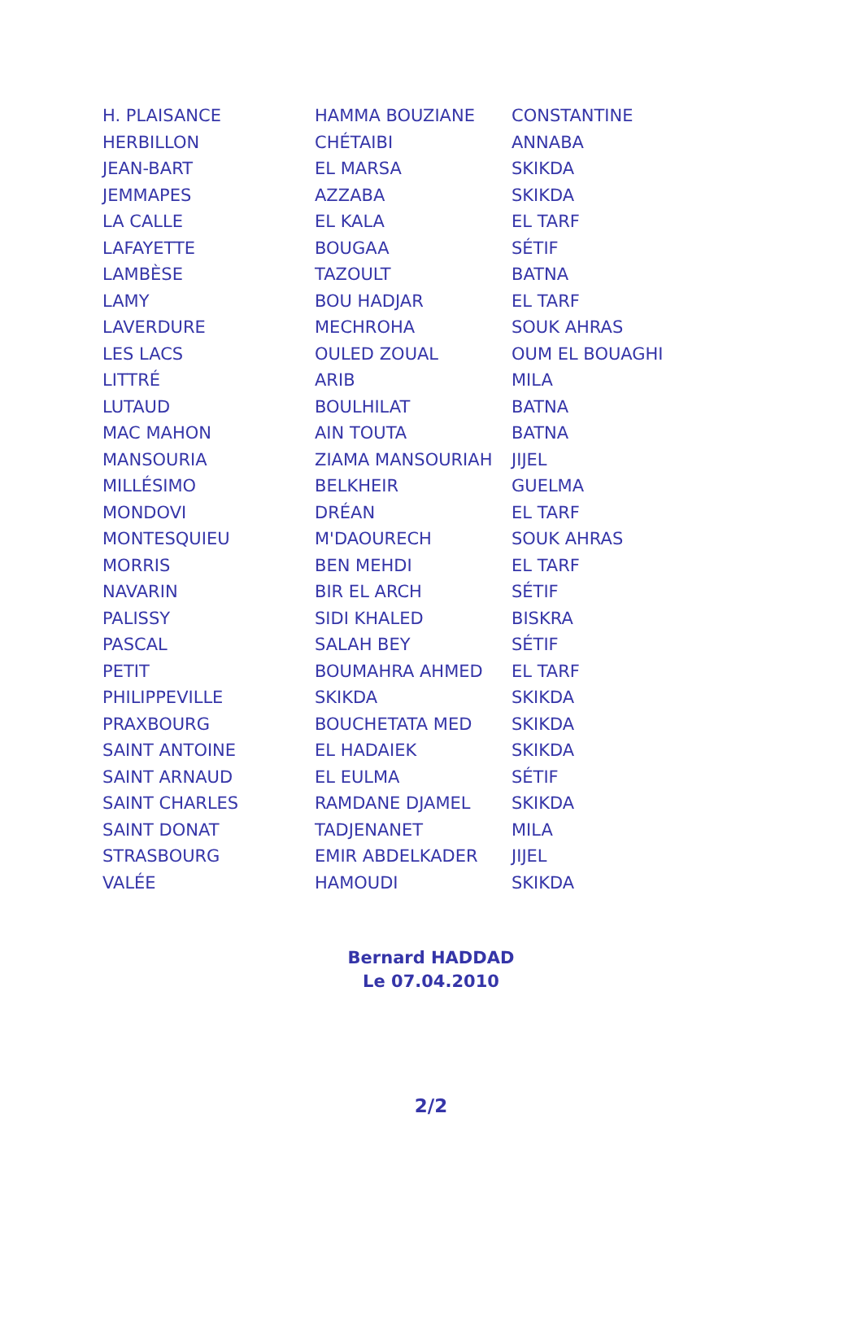| H. PLAISANCE | HAMMA BOUZIANE | CONSTANTINE |
| HERBILLON | CHÉTAIBI | ANNABA |
| JEAN-BART | EL MARSA | SKIKDA |
| JEMMAPES | AZZABA | SKIKDA |
| LA CALLE | EL KALA | EL TARF |
| LAFAYETTE | BOUGAA | SÉTIF |
| LAMBÈSE | TAZOULT | BATNA |
| LAMY | BOU HADJAR | EL TARF |
| LAVERDURE | MECHROHA | SOUK AHRAS |
| LES LACS | OULED ZOUAL | OUM EL BOUAGHI |
| LITTRÉ | ARIB | MILA |
| LUTAUD | BOULHILAT | BATNA |
| MAC MAHON | AIN TOUTA | BATNA |
| MANSOURIA | ZIAMA MANSOURIAH | JIJEL |
| MILLÉSIMO | BELKHEIR | GUELMA |
| MONDOVI | DRÉAN | EL TARF |
| MONTESQUIEU | M'DAOURECH | SOUK AHRAS |
| MORRIS | BEN MEHDI | EL TARF |
| NAVARIN | BIR EL ARCH | SÉTIF |
| PALISSY | SIDI KHALED | BISKRA |
| PASCAL | SALAH BEY | SÉTIF |
| PETIT | BOUMAHRA AHMED | EL TARF |
| PHILIPPEVILLE | SKIKDA | SKIKDA |
| PRAXBOURG | BOUCHETATA MED | SKIKDA |
| SAINT ANTOINE | EL HADAIEK | SKIKDA |
| SAINT ARNAUD | EL EULMA | SÉTIF |
| SAINT CHARLES | RAMDANE DJAMEL | SKIKDA |
| SAINT DONAT | TADJENANET | MILA |
| STRASBOURG | EMIR ABDELKADER | JIJEL |
| VALÉE | HAMOUDI | SKIKDA |
Bernard HADDAD
Le 07.04.2010
2/2